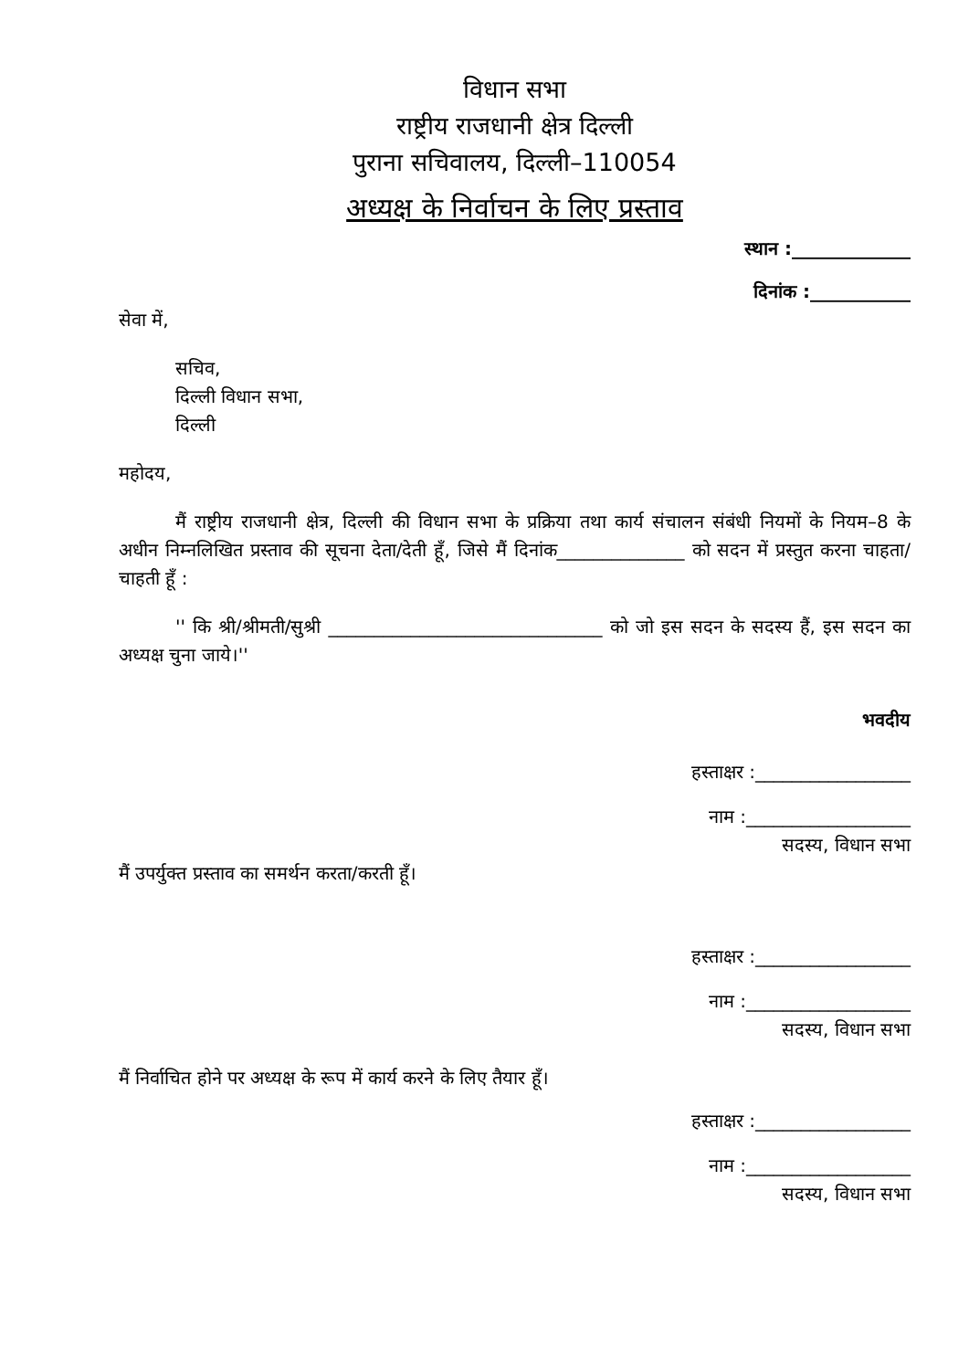विधान सभा
राष्ट्रीय राजधानी क्षेत्र दिल्ली
पुराना सचिवालय, दिल्ली–110054
अध्यक्ष के निर्वाचन के लिए प्रस्ताव
स्थान :_____________
दिनांक :___________
सेवा में,
सचिव,
दिल्ली विधान सभा,
दिल्ली
महोदय,
मैं राष्ट्रीय राजधानी क्षेत्र, दिल्ली की विधान सभा के प्रक्रिया तथा कार्य संचालन संबंधी नियमों के नियम–8 के अधीन निम्नलिखित प्रस्ताव की सूचना देता/देती हूँ, जिसे मैं दिनांक______________ को सदन में प्रस्तुत करना चाहता/चाहती हूँ :
'' कि श्री/श्रीमती/सुश्री ______________________________ को जो इस सदन के सदस्य हैं, इस सदन का अध्यक्ष चुना जाये।''
भवदीय
हस्ताक्षर :_________________
नाम :__________________
सदस्य, विधान सभा
मैं उपर्युक्त प्रस्ताव का समर्थन करता/करती हूँ।
हस्ताक्षर :_________________
नाम :__________________
सदस्य, विधान सभा
मैं निर्वाचित होने पर अध्यक्ष के रूप में कार्य करने के लिए तैयार हूँ।
हस्ताक्षर :_________________
नाम :__________________
सदस्य, विधान सभा